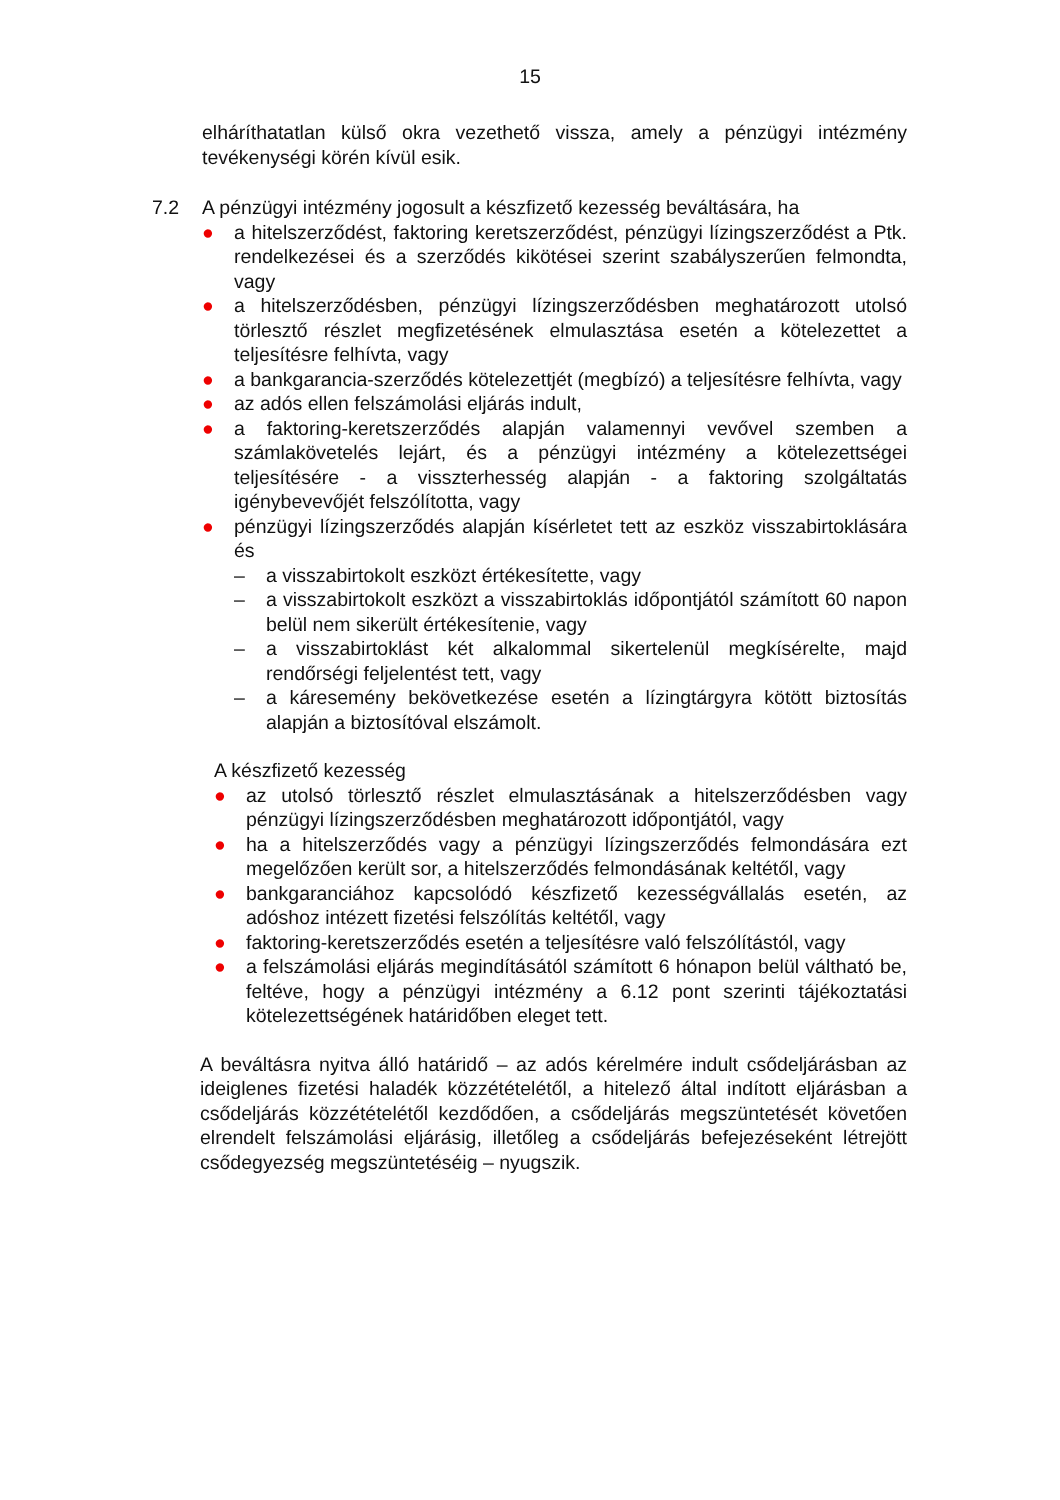15
elháríthatatlan külső okra vezethető vissza, amely a pénzügyi intézmény tevékenységi körén kívül esik.
7.2 A pénzügyi intézmény jogosult a készfizető kezesség beváltására, ha
● a hitelszerződést, faktoring keretszerződést, pénzügyi lízingszerződést a Ptk. rendelkezései és a szerződés kikötései szerint szabályszerűen felmondta, vagy
● a hitelszerződésben, pénzügyi lízingszerződésben meghatározott utolsó törlesztő részlet megfizetésének elmulasztása esetén a kötelezettet a teljesítésre felhívta, vagy
● a bankgarancia-szerződés kötelezettjét (megbízó) a teljesítésre felhívta, vagy
● az adós ellen felszámolási eljárás indult,
● a faktoring-keretszerződés alapján valamennyi vevővel szemben a számlakövetelés lejárt, és a pénzügyi intézmény a kötelezettségei teljesítésére - a visszterhesség alapján - a faktoring szolgáltatás igénybevevőjét felszólította, vagy
● pénzügyi lízingszerződés alapján kísérletet tett az eszköz visszabirtoklására és
– a visszabirtokolt eszközt értékesítette, vagy
– a visszabirtokolt eszközt a visszabirtoklás időpontjától számított 60 napon belül nem sikerült értékesítenie, vagy
– a visszabirtoklást két alkalommal sikertelenül megkísérelte, majd rendőrségi feljelentést tett, vagy
– a káresemény bekövetkezése esetén a lízingtárgyra kötött biztosítás alapján a biztosítóval elszámolt.
A készfizető kezesség
● az utolsó törlesztő részlet elmulasztásának a hitelszerződésben vagy pénzügyi lízingszerződésben meghatározott időpontjától, vagy
● ha a hitelszerződés vagy a pénzügyi lízingszerződés felmondására ezt megelőzően került sor, a hitelszerződés felmondásának keltétől, vagy
● bankgaranciához kapcsolódó készfizető kezességvállalás esetén, az adóshoz intézett fizetési felszólítás keltétől, vagy
● faktoring-keretszerződés esetén a teljesítésre való felszólítástól, vagy
● a felszámolási eljárás megindításától számított 6 hónapon belül váltható be, feltéve, hogy a pénzügyi intézmény a 6.12 pont szerinti tájékoztatási kötelezettségének határidőben eleget tett.
A beváltásra nyitva álló határidő – az adós kérelmére indult csődeljárásban az ideiglenes fizetési haladék közzétételétől, a hitelező által indított eljárásban a csődeljárás közzétételétől kezdődően, a csődeljárás megszüntetését követően elrendelt felszámolási eljárásig, illetőleg a csődeljárás befejezéseként létrejött csődegyezség megszüntetéséig – nyugszik.